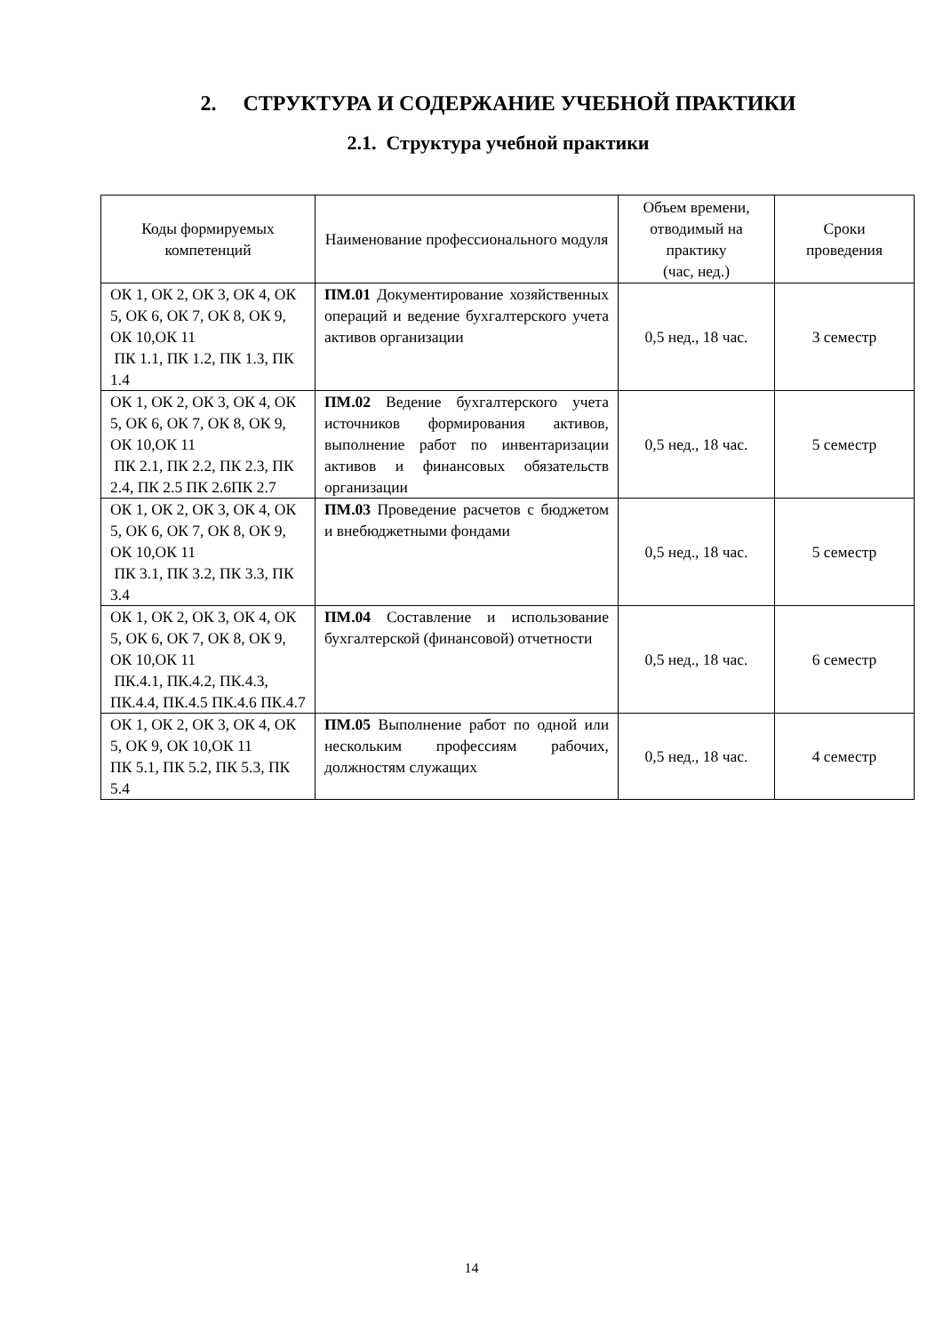2. СТРУКТУРА И СОДЕРЖАНИЕ УЧЕБНОЙ ПРАКТИКИ
2.1. Структура учебной практики
| Коды формируемых компетенций | Наименование профессионального модуля | Объем времени, отводимый на практику (час, нед.) | Сроки проведения |
| --- | --- | --- | --- |
| ОК 1, ОК 2, ОК 3, ОК 4, ОК 5, ОК 6, ОК 7, ОК 8, ОК 9, ОК 10,ОК 11 ПК 1.1, ПК 1.2, ПК 1.3, ПК 1.4 | ПМ.01 Документирование хозяйственных операций и ведение бухгалтерского учета активов организации | 0,5 нед., 18 час. | 3 семестр |
| ОК 1, ОК 2, ОК 3, ОК 4, ОК 5, ОК 6, ОК 7, ОК 8, ОК 9, ОК 10,ОК 11 ПК 2.1, ПК 2.2, ПК 2.3, ПК 2.4, ПК 2.5 ПК 2.6ПК 2.7 | ПМ.02 Ведение бухгалтерского учета источников формирования активов, выполнение работ по инвентаризации активов и финансовых обязательств организации | 0,5 нед., 18 час. | 5 семестр |
| ОК 1, ОК 2, ОК 3, ОК 4, ОК 5, ОК 6, ОК 7, ОК 8, ОК 9, ОК 10,ОК 11 ПК 3.1, ПК 3.2, ПК 3.3, ПК 3.4 | ПМ.03 Проведение расчетов с бюджетом и внебюджетными фондами | 0,5 нед., 18 час. | 5 семестр |
| ОК 1, ОК 2, ОК 3, ОК 4, ОК 5, ОК 6, ОК 7, ОК 8, ОК 9, ОК 10,ОК 11 ПК.4.1, ПК.4.2, ПК.4.3, ПК.4.4, ПК.4.5 ПК.4.6 ПК.4.7 | ПМ.04 Составление и использование бухгалтерской (финансовой) отчетности | 0,5 нед., 18 час. | 6 семестр |
| ОК 1, ОК 2, ОК 3, ОК 4, ОК 5, ОК 9, ОК 10,ОК 11 ПК 5.1, ПК 5.2, ПК 5.3, ПК 5.4 | ПМ.05 Выполнение работ по одной или нескольким профессиям рабочих, должностям служащих | 0,5 нед., 18 час. | 4 семестр |
14